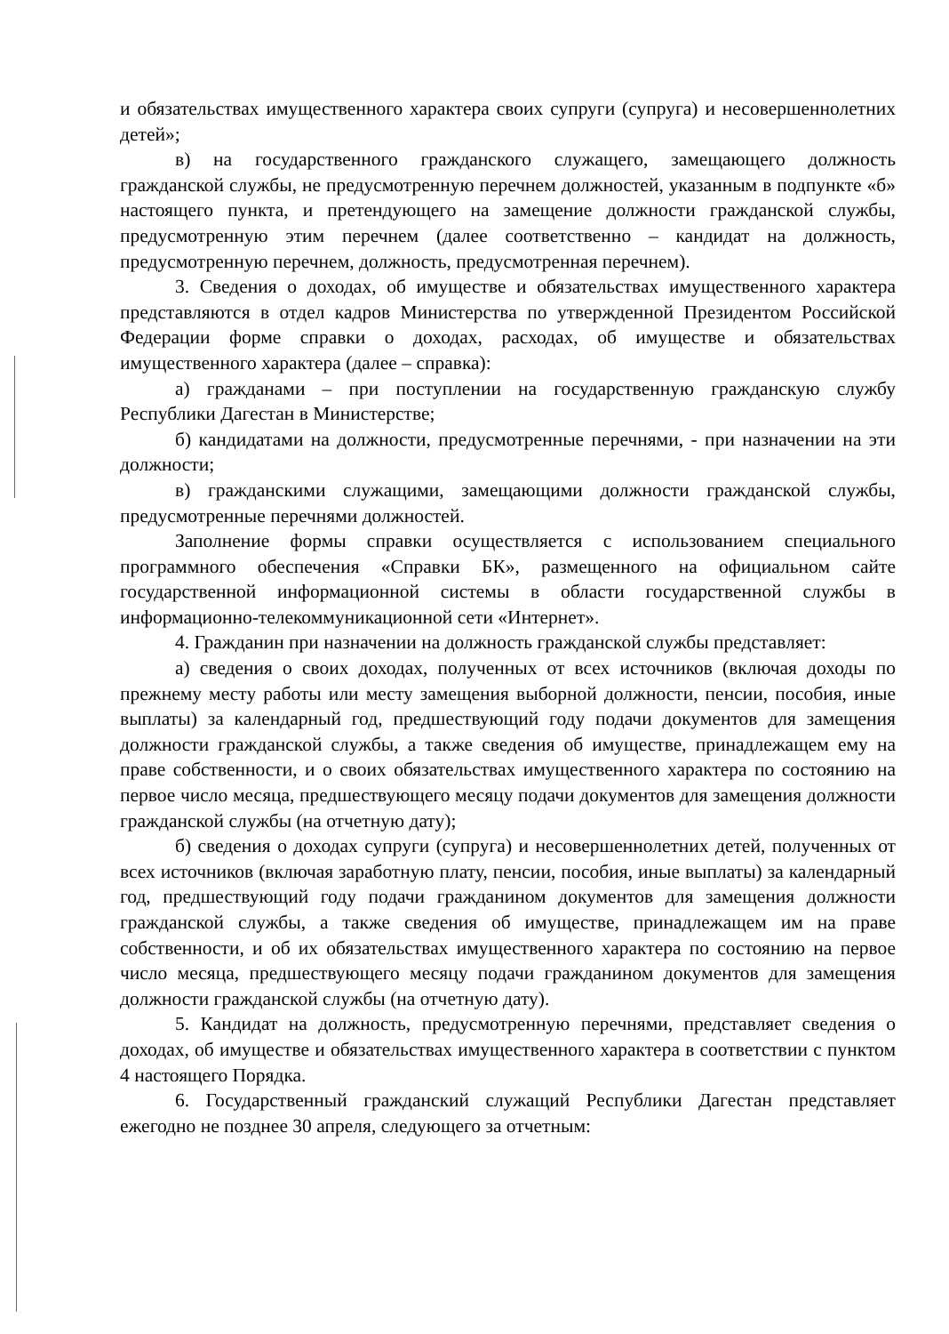и обязательствах имущественного характера своих супруги (супруга) и несовершеннолетних детей»;
в) на государственного гражданского служащего, замещающего должность гражданской службы, не предусмотренную перечнем должностей, указанным в подпункте «б» настоящего пункта, и претендующего на замещение должности гражданской службы, предусмотренную этим перечнем (далее соответственно – кандидат на должность, предусмотренную перечнем, должность, предусмотренная перечнем).
3. Сведения о доходах, об имуществе и обязательствах имущественного характера представляются в отдел кадров Министерства по утвержденной Президентом Российской Федерации форме справки о доходах, расходах, об имуществе и обязательствах имущественного характера (далее – справка):
а) гражданами – при поступлении на государственную гражданскую службу Республики Дагестан в Министерстве;
б) кандидатами на должности, предусмотренные перечнями, - при назначении на эти должности;
в) гражданскими служащими, замещающими должности гражданской службы, предусмотренные перечнями должностей.
Заполнение формы справки осуществляется с использованием специального программного обеспечения «Справки БК», размещенного на официальном сайте государственной информационной системы в области государственной службы в информационно-телекоммуникационной сети «Интернет».
4. Гражданин при назначении на должность гражданской службы представляет:
а) сведения о своих доходах, полученных от всех источников (включая доходы по прежнему месту работы или месту замещения выборной должности, пенсии, пособия, иные выплаты) за календарный год, предшествующий году подачи документов для замещения должности гражданской службы, а также сведения об имуществе, принадлежащем ему на праве собственности, и о своих обязательствах имущественного характера по состоянию на первое число месяца, предшествующего месяцу подачи документов для замещения должности гражданской службы (на отчетную дату);
б) сведения о доходах супруги (супруга) и несовершеннолетних детей, полученных от всех источников (включая заработную плату, пенсии, пособия, иные выплаты) за календарный год, предшествующий году подачи гражданином документов для замещения должности гражданской службы, а также сведения об имуществе, принадлежащем им на праве собственности, и об их обязательствах имущественного характера по состоянию на первое число месяца, предшествующего месяцу подачи гражданином документов для замещения должности гражданской службы (на отчетную дату).
5. Кандидат на должность, предусмотренную перечнями, представляет сведения о доходах, об имуществе и обязательствах имущественного характера в соответствии с пунктом 4 настоящего Порядка.
6. Государственный гражданский служащий Республики Дагестан представляет ежегодно не позднее 30 апреля, следующего за отчетным: